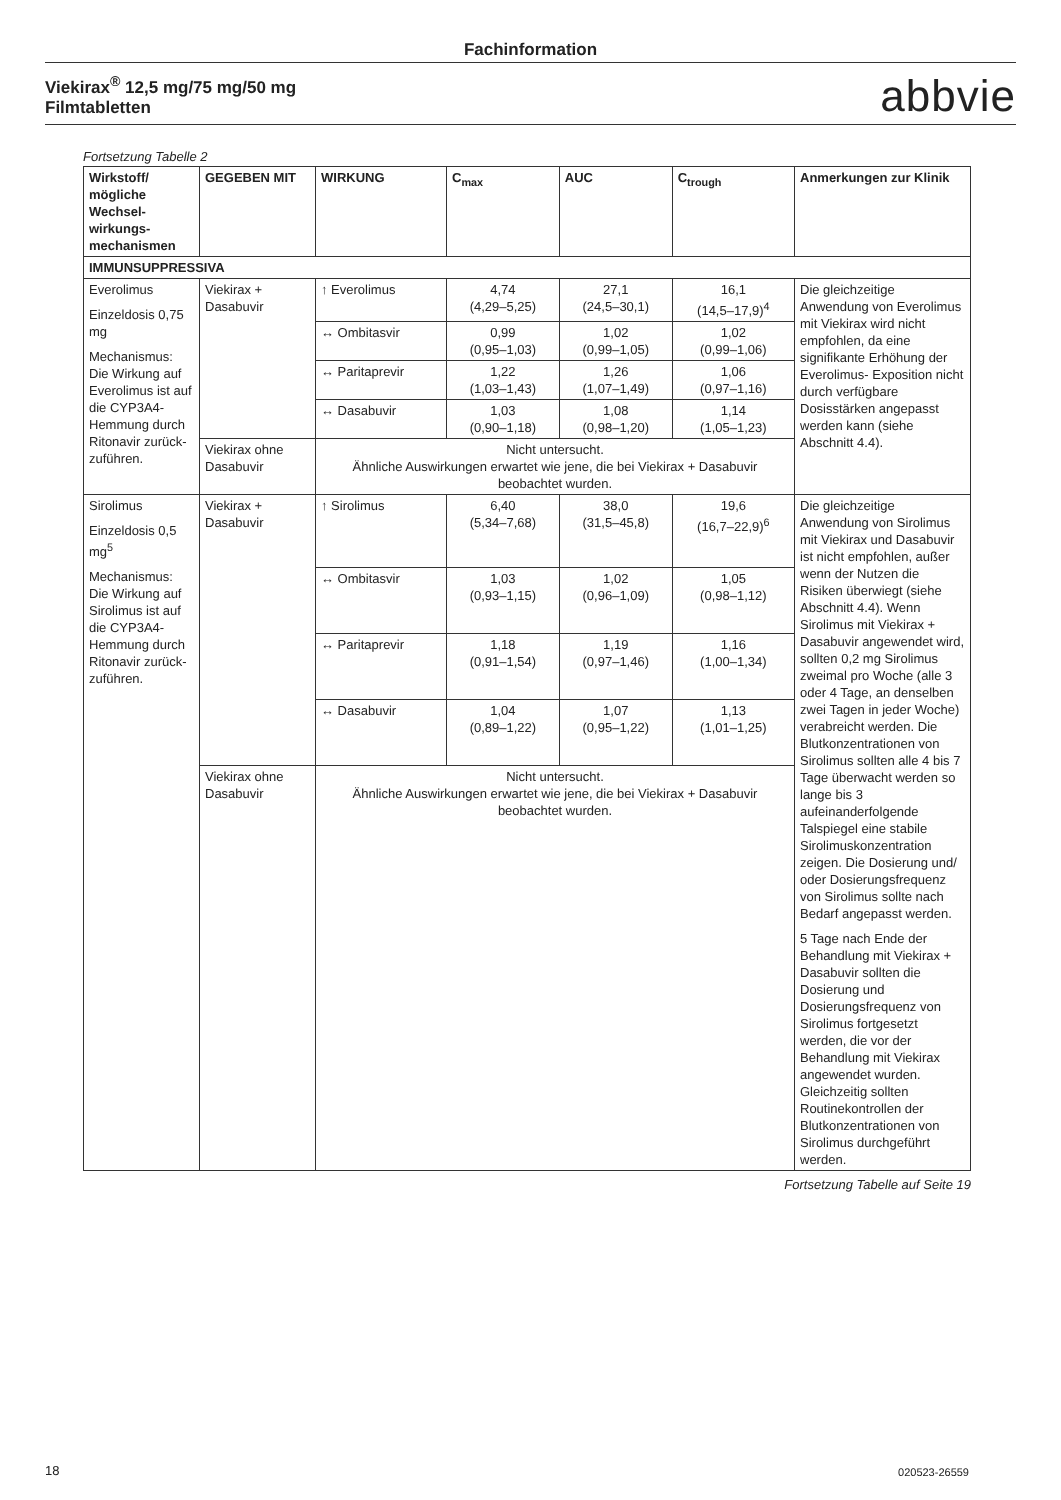Fachinformation
Viekirax<sup>®</sup> 12,5 mg/75 mg/50 mg
Filmtabletten
abbvie
Fortsetzung Tabelle 2
| Wirkstoff/ mögliche Wechsel­wirkungs­mechanismen | GEGEBEN MIT | WIRKUNG | C<sub>max</sub> | AUC | C<sub>trough</sub> | Anmerkungen zur Klinik |
| --- | --- | --- | --- | --- | --- | --- |
| IMMUNSUPPRESSIVA | | | | | | |
| Everolimus Einzeldosis 0,75 mg Mechanismus: Die Wirkung auf Everolimus ist auf die CYP3A4-Hemmung durch Ritonavir zurück­zuführen. | Viekirax + Dasabuvir | ↑ Everolimus | 4,74 (4,29–5,25) | 27,1 (24,5–30,1) | 16,1 (14,5–17,9)<sup>4</sup> | Die gleichzeitige Anwendung von Everolimus mit Viekirax wird nicht empfohlen, da eine signifikante Erhöhung der Everolimus- Exposition nicht durch verfügbare Dosisstärken angepasst werden kann (siehe Abschnitt 4.4). |
| | | ↔ Ombitasvir | 0,99 (0,95–1,03) | 1,02 (0,99–1,05) | 1,02 (0,99–1,06) | |
| | | ↔ Paritaprevir | 1,22 (1,03–1,43) | 1,26 (1,07–1,49) | 1,06 (0,97–1,16) | |
| | | ↔ Dasabuvir | 1,03 (0,90–1,18) | 1,08 (0,98–1,20) | 1,14 (1,05–1,23) | |
| | Viekirax ohne Dasabuvir | Nicht untersucht. Ähnliche Auswirkungen erwartet wie jene, die bei Viekirax + Dasabuvir beobachtet wurden. | | | | |
| Sirolimus Einzeldosis 0,5 mg<sup>5</sup> Mechanismus: Die Wirkung auf Sirolimus ist auf die CYP3A4-Hemmung durch Ritonavir zurück­zuführen. | Viekirax + Dasabuvir | ↑ Sirolimus | 6,40 (5,34–7,68) | 38,0 (31,5–45,8) | 19,6 (16,7–22,9)<sup>6</sup> | Die gleichzeitige Anwendung von Sirolimus mit Viekirax und Dasabuvir ist nicht empfohlen, außer wenn der Nutzen die Risiken überwiegt (siehe Abschnitt 4.4). Wenn Sirolimus mit Viekirax + Dasabuvir angewendet wird, sollten 0,2 mg Sirolimus zweimal pro Woche (alle 3 oder 4 Tage, an denselben zwei Tagen in jeder Woche) verabreicht werden. Die Blutkonzentrationen von Sirolimus sollten alle 4 bis 7 Tage überwacht werden so lange bis 3 aufeinanderfolgende Talspiegel eine stabile Sirolimuskonzentration zeigen. Die Dosierung und/ oder Dosierungsfrequenz von Sirolimus sollte nach Bedarf angepasst werden. 5 Tage nach Ende der Behandlung mit Viekirax + Dasabuvir sollten die Dosierung und Dosierungsfrequenz von Sirolimus fortgesetzt werden, die vor der Behandlung mit Viekirax angewendet wurden. Gleichzeitig sollten Routinekontrollen der Blutkonzentrationen von Sirolimus durchgeführt werden. |
| | | ↔ Ombitasvir | 1,03 (0,93–1,15) | 1,02 (0,96–1,09) | 1,05 (0,98–1,12) | |
| | | ↔ Paritaprevir | 1,18 (0,91–1,54) | 1,19 (0,97–1,46) | 1,16 (1,00–1,34) | |
| | | ↔ Dasabuvir | 1,04 (0,89–1,22) | 1,07 (0,95–1,22) | 1,13 (1,01–1,25) | |
| | Viekirax ohne Dasabuvir | Nicht untersucht. Ähnliche Auswirkungen erwartet wie jene, die bei Viekirax + Dasabuvir beobachtet wurden. | | | | |
Fortsetzung Tabelle auf Seite 19
18 020523-26559